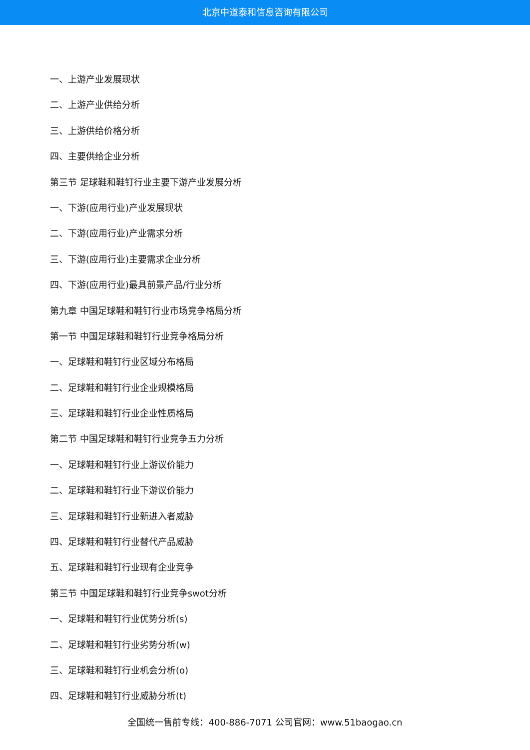北京中道泰和信息咨询有限公司
一、上游产业发展现状
二、上游产业供给分析
三、上游供给价格分析
四、主要供给企业分析
第三节 足球鞋和鞋钉行业主要下游产业发展分析
一、下游(应用行业)产业发展现状
二、下游(应用行业)产业需求分析
三、下游(应用行业)主要需求企业分析
四、下游(应用行业)最具前景产品/行业分析
第九章 中国足球鞋和鞋钉行业市场竞争格局分析
第一节 中国足球鞋和鞋钉行业竞争格局分析
一、足球鞋和鞋钉行业区域分布格局
二、足球鞋和鞋钉行业企业规模格局
三、足球鞋和鞋钉行业企业性质格局
第二节 中国足球鞋和鞋钉行业竞争五力分析
一、足球鞋和鞋钉行业上游议价能力
二、足球鞋和鞋钉行业下游议价能力
三、足球鞋和鞋钉行业新进入者威胁
四、足球鞋和鞋钉行业替代产品威胁
五、足球鞋和鞋钉行业现有企业竞争
第三节 中国足球鞋和鞋钉行业竞争swot分析
一、足球鞋和鞋钉行业优势分析(s)
二、足球鞋和鞋钉行业劣势分析(w)
三、足球鞋和鞋钉行业机会分析(o)
四、足球鞋和鞋钉行业威胁分析(t)
全国统一售前专线：400-886-7071 公司官网：www.51baogao.cn